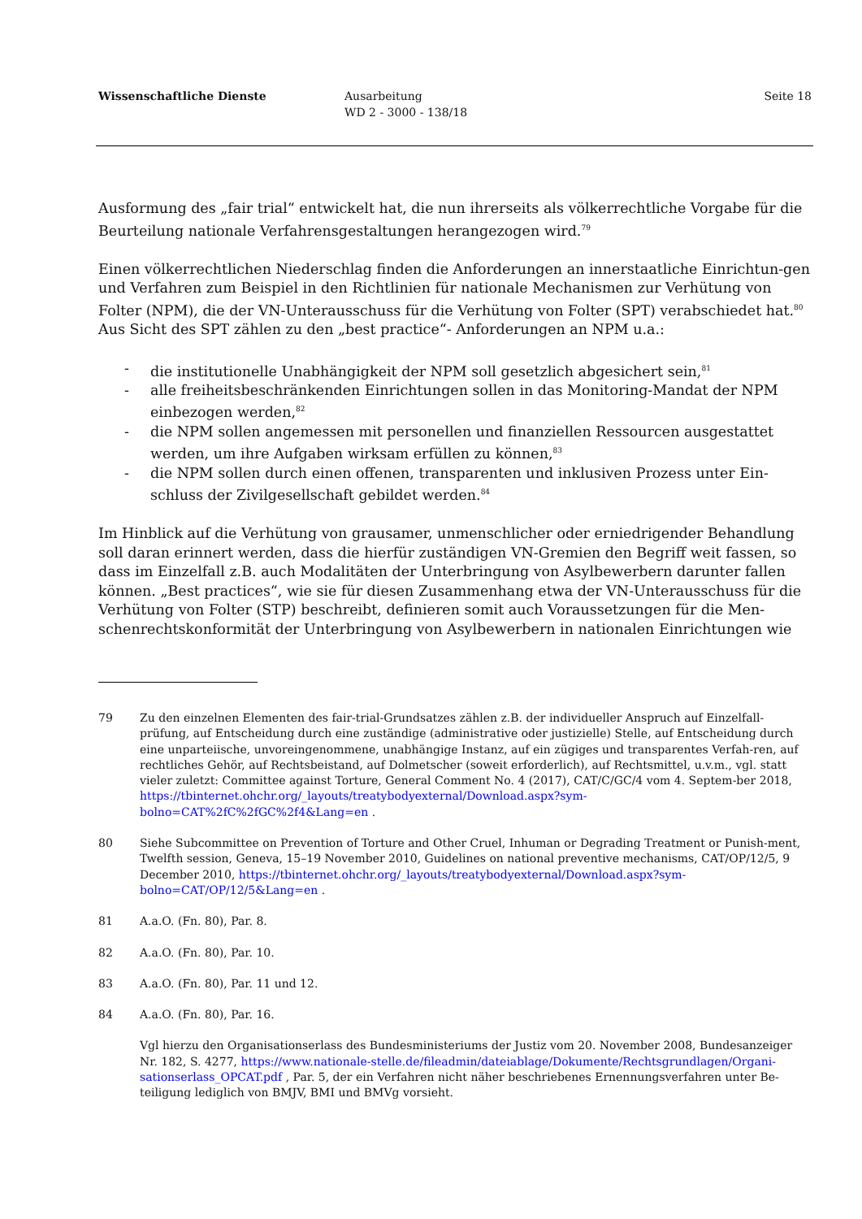Wissenschaftliche Dienste Ausarbeitung
WD 2 - 3000 - 138/18
Seite 18
Ausformung des „fair trial“ entwickelt hat, die nun ihrerseits als völkerrechtliche Vorgabe für die Beurteilung nationale Verfahrensgestaltungen herangezogen wird.<sup>79</sup>
Einen völkerrechtlichen Niederschlag finden die Anforderungen an innerstaatliche Einrichtun-gen und Verfahren zum Beispiel in den Richtlinien für nationale Mechanismen zur Verhütung von Folter (NPM), die der VN-Unterausschuss für die Verhütung von Folter (SPT) verabschiedet hat.<sup>80</sup> Aus Sicht des SPT zählen zu den „best practice“- Anforderungen an NPM u.a.:
- die institutionelle Unabhängigkeit der NPM soll gesetzlich abgesichert sein,<sup>81</sup>
- alle freiheitsbeschränkenden Einrichtungen sollen in das Monitoring-Mandat der NPM einbezogen werden,<sup>82</sup>
- die NPM sollen angemessen mit personellen und finanziellen Ressourcen ausgestattet werden, um ihre Aufgaben wirksam erfüllen zu können,<sup>83</sup>
- die NPM sollen durch einen offenen, transparenten und inklusiven Prozess unter Ein-schluss der Zivilgesellschaft gebildet werden.<sup>84</sup>
Im Hinblick auf die Verhütung von grausamer, unmenschlicher oder erniedrigender Behandlung soll daran erinnert werden, dass die hierfür zuständigen VN-Gremien den Begriff weit fassen, so dass im Einzelfall z.B. auch Modalitäten der Unterbringung von Asylbewerbern darunter fallen können. „Best practices“, wie sie für diesen Zusammenhang etwa der VN-Unterausschuss für die Verhütung von Folter (STP) beschreibt, definieren somit auch Voraussetzungen für die Men-schenrechtskonformität der Unterbringung von Asylbewerbern in nationalen Einrichtungen wie
79 Zu den einzelnen Elementen des fair-trial-Grundsatzes zählen z.B. der individueller Anspruch auf Einzelfall-prüfung, auf Entscheidung durch eine zuständige (administrative oder justizielle) Stelle, auf Entscheidung durch eine unparteiische, unvoreingenommene, unabhängige Instanz, auf ein zügiges und transparentes Verfah-ren, auf rechtliches Gehör, auf Rechtsbeistand, auf Dolmetscher (soweit erforderlich), auf Rechtsmittel, u.v.m., vgl. statt vieler zuletzt: Committee against Torture, General Comment No. 4 (2017), CAT/C/GC/4 vom 4. Septem-ber 2018, https://tbinternet.ohchr.org/_layouts/treatybodyexternal/Download.aspx?sym-bolno=CAT%2fC%2fGC%2f4&Lang=en .
80 Siehe Subcommittee on Prevention of Torture and Other Cruel, Inhuman or Degrading Treatment or Punish-ment, Twelfth session, Geneva, 15–19 November 2010, Guidelines on national preventive mechanisms, CAT/OP/12/5, 9 December 2010, https://tbinternet.ohchr.org/_layouts/treatybodyexternal/Download.aspx?sym-bolno=CAT/OP/12/5&Lang=en .
81 A.a.O. (Fn. 80), Par. 8.
82 A.a.O. (Fn. 80), Par. 10.
83 A.a.O. (Fn. 80), Par. 11 und 12.
84 A.a.O. (Fn. 80), Par. 16.
Vgl hierzu den Organisationserlass des Bundesministeriums der Justiz vom 20. November 2008, Bundesanzeiger Nr. 182, S. 4277, https://www.nationale-stelle.de/fileadmin/dateiablage/Dokumente/Rechtsgrundlagen/Organi-sationserlass_OPCAT.pdf , Par. 5, der ein Verfahren nicht näher beschriebenes Ernennungsverfahren unter Be-teiligung lediglich von BMJV, BMI und BMVg vorsieht.